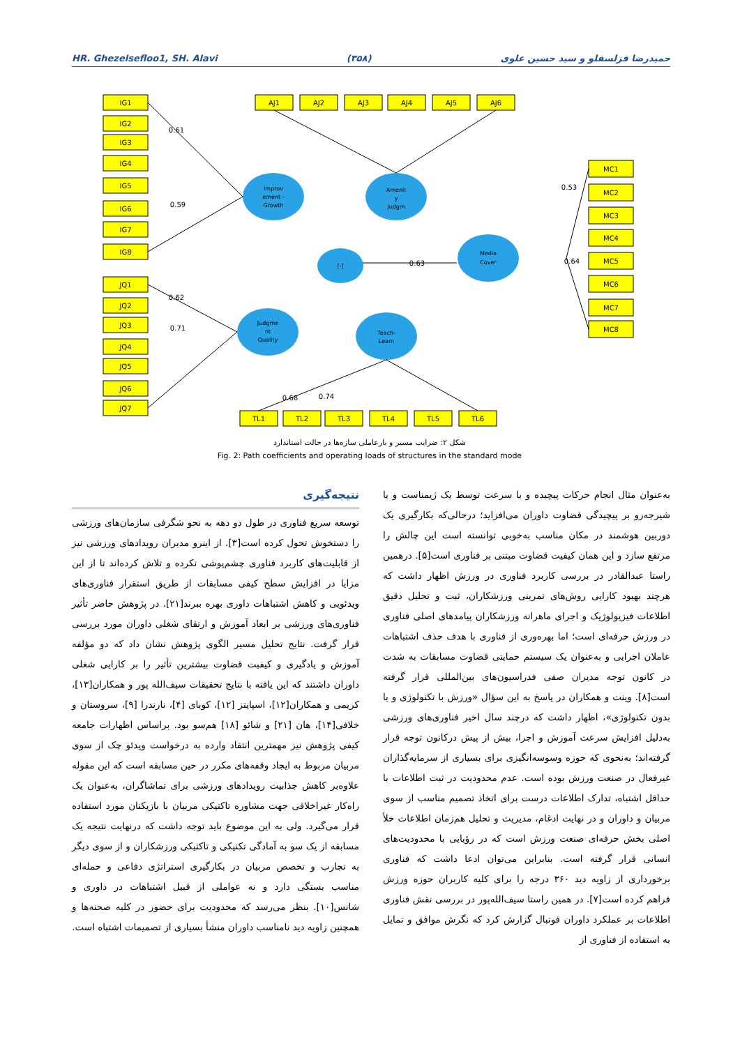HR. Ghezelsefloo1, SH. Alavi (۳۵۸) حمیدرضا قزلسفلو و سید حسین علوی
IG1
IG2
IG3
IG4
IG5
IG6
IG7
IG8
JQ1
JQ2
JQ3
JQ4
JQ5
JQ6
JQ7
AJ1
AJ2
AJ3
AJ4
AJ5
AJ6
MC1
MC2
MC3
MC4
MC5
MC6
MC7
MC8
TL1
TL2
TL3
TL4
TL5
TL6
Improv
ement -
Growth
Amenit
y
Judgm
[-]
Media
Cover
Judgme
nt
Quality
Teach-
Learn
0.63
0.61
0.59
0.62
0.71
0.68
0.74
0.64
0.53
شکل ۲: ضرایب مسیر و بارعاملی سازه‌ها در حالت استاندارد
Fig. 2: Path coefficients and operating loads of structures in the standard mode
نتیجه‌گیری
توسعه سریع فناوری در طول دو دهه به نحو شگرفی سازمان‌های ورزشی را دستخوش تحول کرده است[۳]. از اینرو مدیران رویدادهای ورزشی نیز از قابلیت‌های کاربرد فناوری چشم‌پوشی نکرده و تلاش کرده‌اند تا از این مزایا در افزایش سطح کیفی مسابقات از طریق استقرار فناوری‌های ویدئویی و کاهش اشتباهات داوری بهره ببرند[۲۱]. در پژوهش حاضر تأثیر فناوری‌های ورزشی بر ابعاد آموزش و ارتقای شغلی داوران مورد بررسی قرار گرفت. نتایج تحلیل مسیر الگوی پژوهش نشان داد که دو مؤلفه آموزش و یادگیری و کیفیت قضاوت بیشترین تأثیر را بر کارایی شغلی داوران داشتند که این یافته با نتایج تحقیقات سیف‌الله پور و همکاران[۱۳]، کریمی و همکاران[۱۲]، اسپایتز [۱۲]، کوبای [۴]، نارندرا [۹]، سروستان و خلافی[۱۴]، هان [۲۱] و شائو [۱۸] هم‌سو بود. براساس اظهارات جامعه کیفی پژوهش نیز مهمترین انتقاد وارده به درخواست ویدئو چک از سوی مربیان مربوط به ایجاد وقفه‌های مکرر در حین مسابقه است که این مقوله علاوه‌بر کاهش جذابیت رویدادهای ورزشی برای تماشاگران، به‌عنوان یک راه‌کار غیراخلاقی جهت مشاوره تاکتیکی مربیان با بازیکنان مورد استفاده قرار می‌گیرد. ولی به این موضوع باید توجه داشت که درنهایت نتیجه یک مسابقه از یک سو به آمادگی تکنیکی و تاکتیکی ورزشکاران و از سوی دیگر به تجارب و تخصص مربیان در بکارگیری استراتژی دفاعی و حمله‌ای مناسب بستگی دارد و نه عواملی از قبیل اشتباهات در داوری و شانس[۱۰]. بنظر می‌رسد که محدودیت برای حضور در کلیه صحنه‌ها و همچنین زاویه دید نامناسب داوران منشأ بسیاری از تصمیمات اشتباه است.
به‌عنوان مثال انجام حرکات پیچیده و با سرعت توسط یک ژیمناست و یا شیرجه‌رو بر پیچیدگی قضاوت داوران می‌افزاید؛ درحالی‌که بکارگیری یک دوربین هوشمند در مکان مناسب به‌خوبی توانسته است این چالش را مرتفع سازد و این همان کیفیت قضاوت مبتنی بر فناوری است[۵]. درهمین راستا عبدالقادر در بررسی کاربرد فناوری در ورزش اظهار داشت که هرچند بهبود کارایی روش‌های تمرینی ورزشکاران، ثبت و تحلیل دقیق اطلاعات فیزیولوژیک و اجرای ماهرانه ورزشکاران پیامدهای اصلی فناوری در ورزش حرفه‌ای است؛ اما بهره‌وری از فناوری با هدف حذف اشتباهات عاملان اجرایی و به‌عنوان یک سیستم حمایتی قضاوت مسابقات به شدت در کانون توجه مدیران صفی فدراسیون‌های بین‌المللی قرار گرفته است[۸]. وینت و همکاران در پاسخ به این سؤال «ورزش با تکنولوژی و یا بدون تکنولوژی»، اظهار داشت که درچند سال اخیر فناوری‌های ورزشی به‌دلیل افزایش سرعت آموزش و اجرا، بیش از پیش درکانون توجه قرار گرفته‌اند؛ به‌نحوی که حوزه وسوسه‌انگیزی برای بسیاری از سرمایه‌گذاران غیرفعال در صنعت ورزش بوده است. عدم محدودیت در ثبت اطلاعات با حداقل اشتباه، تدارک اطلاعات درست برای اتخاذ تصمیم مناسب از سوی مربیان و داوران و در نهایت ادغام، مدیریت و تحلیل هم‌زمان اطلاعات خلأ اصلی بخش حرفه‌ای صنعت ورزش است که در رؤیایی با محدودیت‌های انسانی قرار گرفته است. بنابراین می‌توان ادعا داشت که فناوری برخورداری از زاویه دید ۳۶۰ درجه را برای کلیه کاربران حوزه ورزش فراهم کرده است[۷]. در همین راستا سیف‌الله‌پور در بررسی نقش فناوری اطلاعات بر عملکرد داوران فوتبال گزارش کرد که نگرش موافق و تمایل به استفاده از فناوری از